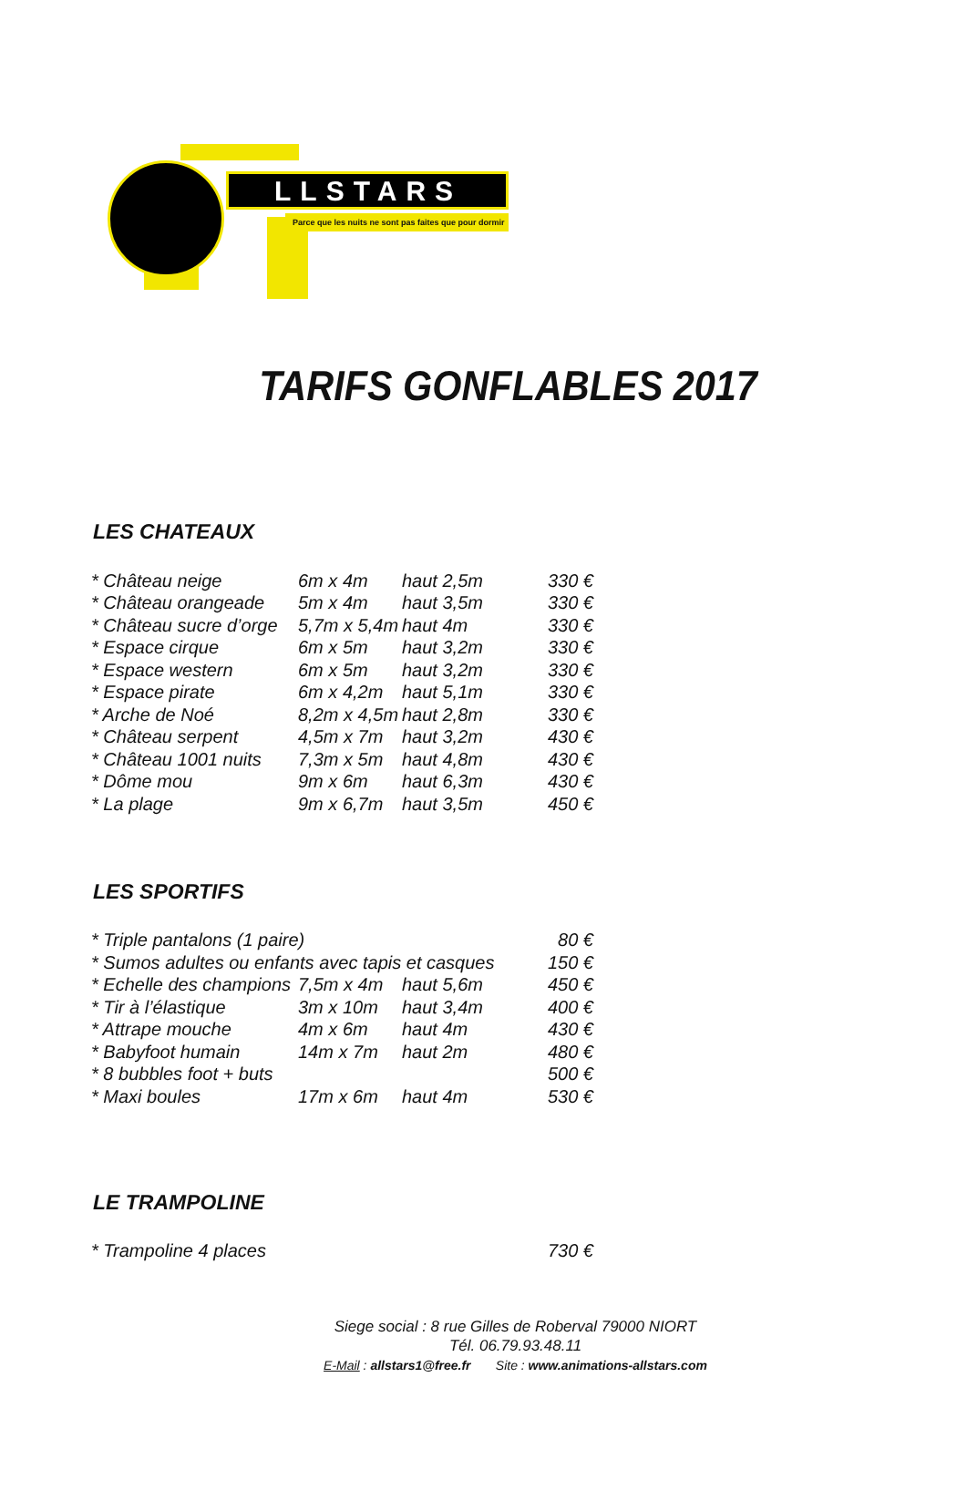LLSTARS
Parce que les nuits ne sont pas faites que pour dormir
TARIFS GONFLABLES 2017
LES CHATEAUX
| * Château neige | 6m x 4m | haut 2,5m | 330 € |
| * Château orangeade | 5m x 4m | haut 3,5m | 330 € |
| * Château sucre d’orge | 5,7m x 5,4m | haut 4m | 330 € |
| * Espace cirque | 6m x 5m | haut 3,2m | 330 € |
| * Espace western | 6m x 5m | haut 3,2m | 330 € |
| * Espace pirate | 6m x 4,2m | haut 5,1m | 330 € |
| * Arche de Noé | 8,2m x 4,5m | haut 2,8m | 330 € |
| * Château serpent | 4,5m x 7m | haut 3,2m | 430 € |
| * Château 1001 nuits | 7,3m x 5m | haut 4,8m | 430 € |
| * Dôme mou | 9m x 6m | haut 6,3m | 430 € |
| * La plage | 9m x 6,7m | haut 3,5m | 450 € |
LES SPORTIFS
| * Triple pantalons (1 paire) | | | 80 € |
| * Sumos adultes ou enfants avec tapis et casques | | | 150 € |
| * Echelle des champions | 7,5m x 4m | haut 5,6m | 450 € |
| * Tir à l’élastique | 3m x 10m | haut 3,4m | 400 € |
| * Attrape mouche | 4m x 6m | haut 4m | 430 € |
| * Babyfoot humain | 14m x 7m | haut 2m | 480 € |
| * 8 bubbles foot + buts | | | 500 € |
| * Maxi boules | 17m x 6m | haut 4m | 530 € |
LE TRAMPOLINE
| * Trampoline 4 places | 730 € |
Siege social : 8 rue Gilles de Roberval 79000 NIORT
Tél. 06.79.93.48.11
E-Mail : allstars1@free.fr Site : www.animations-allstars.com